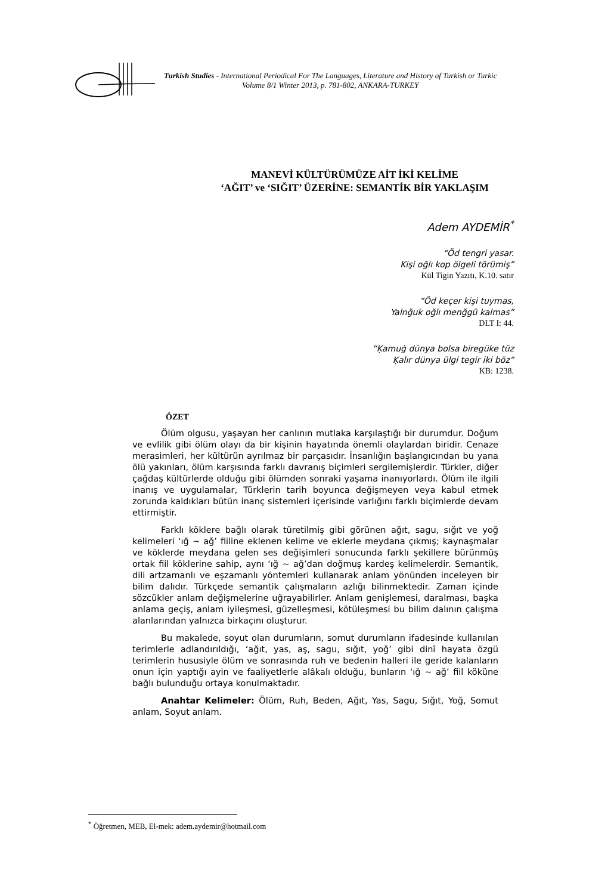Turkish Studies - International Periodical For The Languages, Literature and History of Turkish or Turkic
Volume 8/1 Winter 2013, p. 781-802, ANKARA-TURKEY
MANEVİ KÜLTÜRÜMÜZE AİT İKİ KELİME
‘AĞIT’ ve ‘SIĞIT’ ÜZERİNE: SEMANTİK BİR YAKLAŞIM
Adem AYDEMİR<sup>*</sup>
“Öd tengri yasar.
Kişi oğlı kop ölgeli törümiş”
Kül Tigin Yazıtı, K.10. satır
“Öd keçer kişi tuymas,
Yalnğuk oğlı menğgü kalmas”
DLT I: 44.
“Ḳamuġ dünya bolsa biregüke tüz
Ḳalır dünya ülgi tegir iki böz”
KB: 1238.
ÖZET
Ölüm olgusu, yaşayan her canlının mutlaka karşılaştığı bir durumdur. Doğum ve evlilik gibi ölüm olayı da bir kişinin hayatında önemli olaylardan biridir. Cenaze merasimleri, her kültürün ayrılmaz bir parçasıdır. İnsanlığın başlangıcından bu yana ölü yakınları, ölüm karşısında farklı davranış biçimleri sergilemişlerdir. Türkler, diğer çağdaş kültürlerde olduğu gibi ölümden sonraki yaşama inanıyorlardı. Ölüm ile ilgili inanış ve uygulamalar, Türklerin tarih boyunca değişmeyen veya kabul etmek zorunda kaldıkları bütün inanç sistemleri içerisinde varlığını farklı biçimlerde devam ettirmiştir.
Farklı köklere bağlı olarak türetilmiş gibi görünen ağıt, sagu, sığıt ve yoğ kelimeleri ‘ığ ~ ağ’ fiiline eklenen kelime ve eklerle meydana çıkmış; kaynaşmalar ve köklerde meydana gelen ses değişimleri sonucunda farklı şekillere bürünmüş ortak fiil köklerine sahip, aynı ‘ığ ~ ağ’dan doğmuş kardeş kelimelerdir. Semantik, dili artzamanlı ve eşzamanlı yöntemleri kullanarak anlam yönünden inceleyen bir bilim dalıdır. Türkçede semantik çalışmaların azlığı bilinmektedir. Zaman içinde sözcükler anlam değişmelerine uğrayabilirler. Anlam genişlemesi, daralması, başka anlama geçiş, anlam iyileşmesi, güzelleşmesi, kötüleşmesi bu bilim dalının çalışma alanlarından yalnızca birkaçını oluşturur.
Bu makalede, soyut olan durumların, somut durumların ifadesinde kullanılan terimlerle adlandırıldığı, ‘ağıt, yas, aş, sagu, sığıt, yoğ’ gibi dinî hayata özgü terimlerin hususiyle ölüm ve sonrasında ruh ve bedenin halleri ile geride kalanların onun için yaptığı ayin ve faaliyetlerle alâkalı olduğu, bunların ‘ığ ~ ağ’ fiil köküne bağlı bulunduğu ortaya konulmaktadır.
Anahtar Kelimeler: Ölüm, Ruh, Beden, Ağıt, Yas, Sagu, Sığıt, Yoğ, Somut anlam, Soyut anlam.
<sup>*</sup> Öğretmen, MEB, El-mek: adem.aydemir@hotmail.com